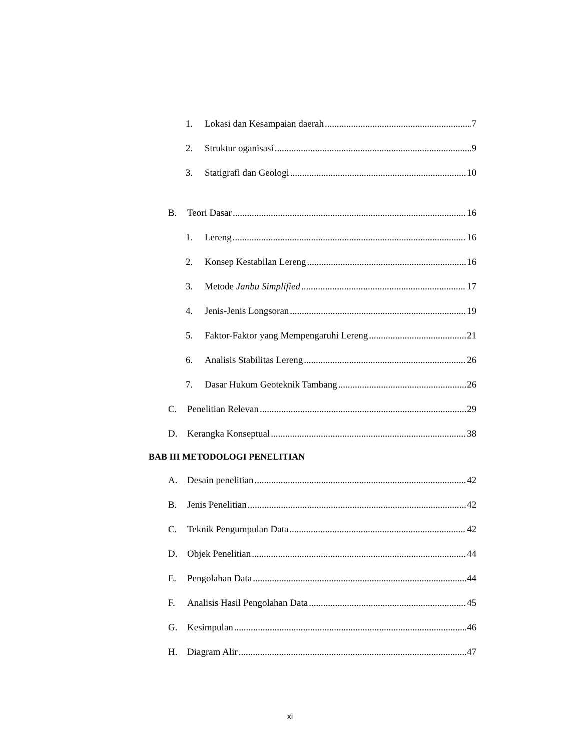1. Lokasi dan Kesampaian daerah 7
2. Struktur oganisasi 9
3. Statigrafi dan Geologi 10
B. Teori Dasar 16
1. Lereng 16
2. Konsep Kestabilan Lereng 16
3. Metode Janbu Simplified 17
4. Jenis-Jenis Longsoran 19
5. Faktor-Faktor yang Mempengaruhi Lereng 21
6. Analisis Stabilitas Lereng 26
7. Dasar Hukum Geoteknik Tambang 26
C. Penelitian Relevan 29
D. Kerangka Konseptual 38
BAB III METODOLOGI PENELITIAN
A. Desain penelitian 42
B. Jenis Penelitian 42
C. Teknik Pengumpulan Data 42
D. Objek Penelitian 44
E. Pengolahan Data 44
F. Analisis Hasil Pengolahan Data 45
G. Kesimpulan 46
H. Diagram Alir 47
xi